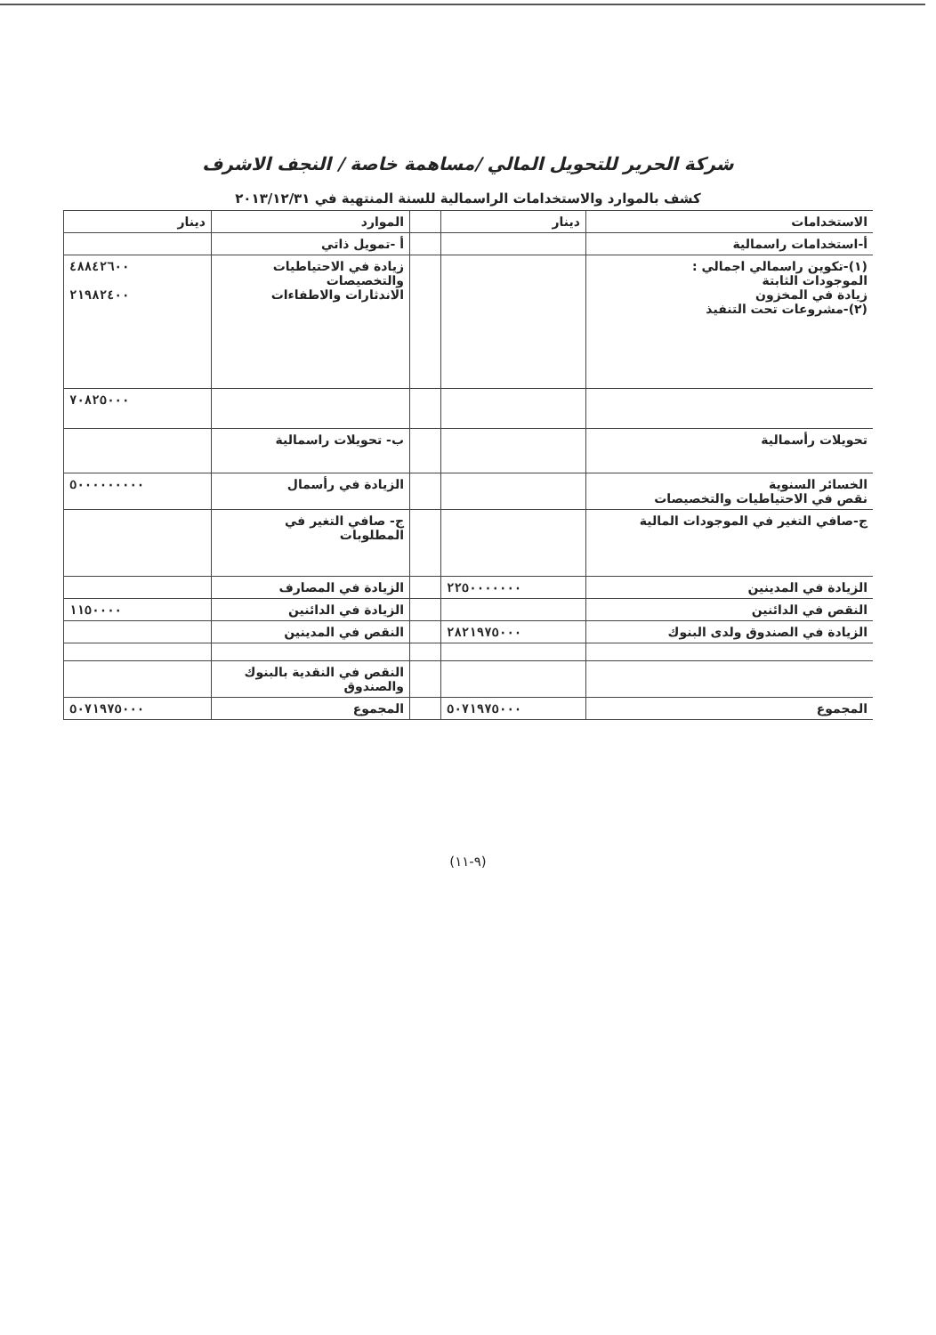شركة الحرير للتحويل المالي /مساهمة خاصة / النجف الاشرف
كشف بالموارد والاستخدامات الراسمالية للسنة المنتهية في ٢٠١٣/١٢/٣١
| الاستخدامات | دينار | | الموارد | دينار |
| --- | --- | --- | --- | --- |
| أ-استخدامات راسمالية | | | أ -تمويل ذاتي | |
| (١)-تكوين راسمالي اجمالي : الموجودات الثابتة زيادة في المخزون (٢)-مشروعات تحت التنفيذ | | | زيادة في الاحتياطيات والتخصيصات الاندثارات والاطفاءات | ٤٨٨٤٢٦٠٠ ٢١٩٨٢٤٠٠ |
| | | | | ٧٠٨٢٥٠٠٠ |
| تحويلات رأسمالية | | | ب- تحويلات راسمالية | |
| الخسائر السنوية نقص في الاحتياطيات والتخصيصات | | | الزيادة في رأسمال | ٥٠٠٠٠٠٠٠٠٠ |
| ج-صافي التغير في الموجودات المالية | | | ج- صافي التغير في المطلوبات | |
| الزيادة في المدينين | ٢٢٥٠٠٠٠٠٠٠ | | الزيادة في المصارف | |
| النقص في الدائنين | | | الزيادة في الدائنين | ١١٥٠٠٠٠ |
| الزيادة في الصندوق ولدى البنوك | ٢٨٢١٩٧٥٠٠٠ | | النقص في المدينين | |
| | | | النقص في النقدية بالبنوك والصندوق | |
| المجموع | ٥٠٧١٩٧٥٠٠٠ | | المجموع | ٥٠٧١٩٧٥٠٠٠ |
(٩-١١)